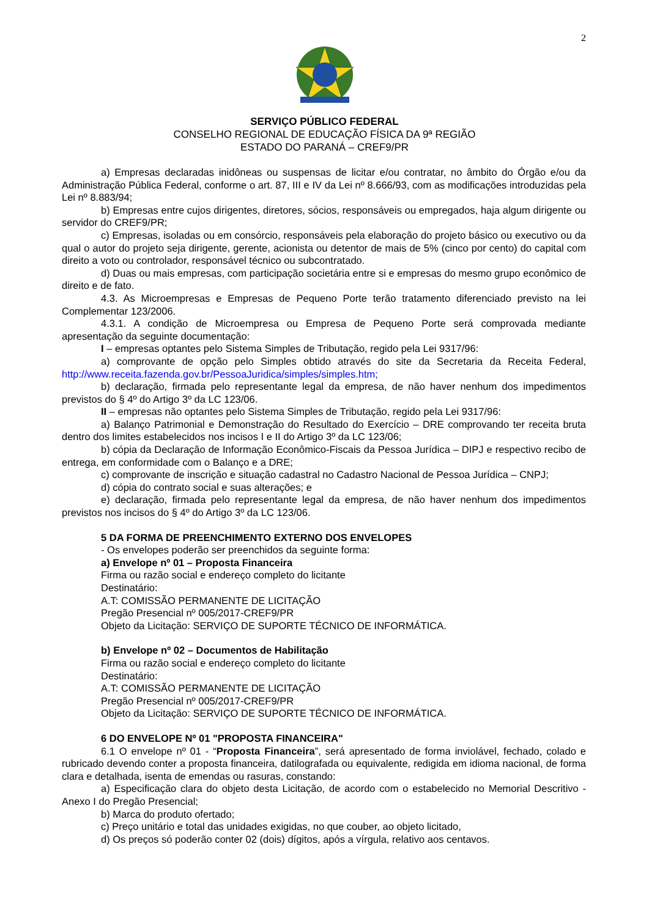2
SERVIÇO PÚBLICO FEDERAL
CONSELHO REGIONAL DE EDUCAÇÃO FÍSICA DA 9ª REGIÃO
ESTADO DO PARANÁ – CREF9/PR
a) Empresas declaradas inidôneas ou suspensas de licitar e/ou contratar, no âmbito do Órgão e/ou da Administração Pública Federal, conforme o art. 87, III e IV da Lei nº 8.666/93, com as modificações introduzidas pela Lei nº 8.883/94;
b) Empresas entre cujos dirigentes, diretores, sócios, responsáveis ou empregados, haja algum dirigente ou servidor do CREF9/PR;
c) Empresas, isoladas ou em consórcio, responsáveis pela elaboração do projeto básico ou executivo ou da qual o autor do projeto seja dirigente, gerente, acionista ou detentor de mais de 5% (cinco por cento) do capital com direito a voto ou controlador, responsável técnico ou subcontratado.
d) Duas ou mais empresas, com participação societária entre si e empresas do mesmo grupo econômico de direito e de fato.
4.3. As Microempresas e Empresas de Pequeno Porte terão tratamento diferenciado previsto na lei Complementar 123/2006.
4.3.1. A condição de Microempresa ou Empresa de Pequeno Porte será comprovada mediante apresentação da seguinte documentação:
I – empresas optantes pelo Sistema Simples de Tributação, regido pela Lei 9317/96:
a) comprovante de opção pelo Simples obtido através do site da Secretaria da Receita Federal, http://www.receita.fazenda.gov.br/PessoaJuridica/simples/simples.htm;
b) declaração, firmada pelo representante legal da empresa, de não haver nenhum dos impedimentos previstos do § 4º do Artigo 3º da LC 123/06.
II – empresas não optantes pelo Sistema Simples de Tributação, regido pela Lei 9317/96:
a) Balanço Patrimonial e Demonstração do Resultado do Exercício – DRE comprovando ter receita bruta dentro dos limites estabelecidos nos incisos I e II do Artigo 3º da LC 123/06;
b) cópia da Declaração de Informação Econômico-Fiscais da Pessoa Jurídica – DIPJ e respectivo recibo de entrega, em conformidade com o Balanço e a DRE;
c) comprovante de inscrição e situação cadastral no Cadastro Nacional de Pessoa Jurídica – CNPJ;
d) cópia do contrato social e suas alterações; e
e) declaração, firmada pelo representante legal da empresa, de não haver nenhum dos impedimentos previstos nos incisos do § 4º do Artigo 3º da LC 123/06.
5 DA FORMA DE PREENCHIMENTO EXTERNO DOS ENVELOPES
- Os envelopes poderão ser preenchidos da seguinte forma:
a) Envelope nº 01 – Proposta Financeira
Firma ou razão social e endereço completo do licitante
Destinatário:
A.T: COMISSÃO PERMANENTE DE LICITAÇÃO
Pregão Presencial nº 005/2017-CREF9/PR
Objeto da Licitação: SERVIÇO DE SUPORTE TÉCNICO DE INFORMÁTICA.
b) Envelope nº 02 – Documentos de Habilitação
Firma ou razão social e endereço completo do licitante
Destinatário:
A.T: COMISSÃO PERMANENTE DE LICITAÇÃO
Pregão Presencial nº 005/2017-CREF9/PR
Objeto da Licitação: SERVIÇO DE SUPORTE TÉCNICO DE INFORMÁTICA.
6 DO ENVELOPE Nº 01 "PROPOSTA FINANCEIRA"
6.1 O envelope nº 01 - “Proposta Financeira”, será apresentado de forma inviolável, fechado, colado e rubricado devendo conter a proposta financeira, datilografada ou equivalente, redigida em idioma nacional, de forma clara e detalhada, isenta de emendas ou rasuras, constando:
a) Especificação clara do objeto desta Licitação, de acordo com o estabelecido no Memorial Descritivo - Anexo I do Pregão Presencial;
b) Marca do produto ofertado;
c) Preço unitário e total das unidades exigidas, no que couber, ao objeto licitado,
d) Os preços só poderão conter 02 (dois) dígitos, após a vírgula, relativo aos centavos.